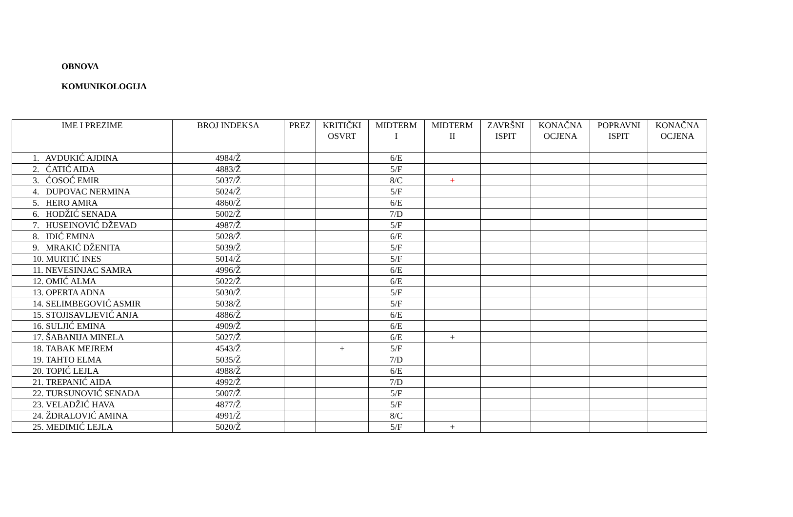OBNOVA
KOMUNIKOLOGIJA
| IME I PREZIME | BROJ INDEKSA | PREZ | KRITIČKI OSVRT | MIDTERM I | MIDTERM II | ZAVRŠNI ISPIT | KONAČNA OCJENA | POPRAVNI ISPIT | KONAČNA OCJENA |
| --- | --- | --- | --- | --- | --- | --- | --- | --- | --- |
| 1. AVDUKIĆ AJDINA | 4984/Ž | | | 6/E | | | | | |
| 2. ĆATIĆ AIDA | 4883/Ž | | | 5/F | | | | | |
| 3. ĆOSOĆ EMIR | 5037/Ž | | | 8/C | + | | | | |
| 4. DUPOVAC NERMINA | 5024/Ž | | | 5/F | | | | | |
| 5. HERO AMRA | 4860/Ž | | | 6/E | | | | | |
| 6. HODŽIĆ SENADA | 5002/Ž | | | 7/D | | | | | |
| 7. HUSEINOVIĆ DŽEVAD | 4987/Ž | | | 5/F | | | | | |
| 8. IDIĆ EMINA | 5028/Ž | | | 6/E | | | | | |
| 9. MRAKIĆ DŽENITA | 5039/Ž | | | 5/F | | | | | |
| 10. MURTIĆ INES | 5014/Ž | | | 5/F | | | | | |
| 11. NEVESINJAC SAMRA | 4996/Ž | | | 6/E | | | | | |
| 12. OMIĆ ALMA | 5022/Ž | | | 6/E | | | | | |
| 13. OPERTA ADNA | 5030/Ž | | | 5/F | | | | | |
| 14. SELIMBEGOVIĆ ASMIR | 5038/Ž | | | 5/F | | | | | |
| 15. STOJISAVLJEVIĆ ANJA | 4886/Ž | | | 6/E | | | | | |
| 16. SULJIĆ EMINA | 4909/Ž | | | 6/E | | | | | |
| 17. ŠABANIJA MINELA | 5027/Ž | | | 6/E | + | | | | |
| 18. TABAK MEJREM | 4543/Ž | | + | 5/F | | | | | |
| 19. TAHTO ELMA | 5035/Ž | | | 7/D | | | | | |
| 20. TOPIĆ LEJLA | 4988/Ž | | | 6/E | | | | | |
| 21. TREPANIĆ AIDA | 4992/Ž | | | 7/D | | | | | |
| 22. TURSUNOVIĆ SENADA | 5007/Ž | | | 5/F | | | | | |
| 23. VELADŽIĆ HAVA | 4877/Ž | | | 5/F | | | | | |
| 24. ŽDRALOVIĆ AMINA | 4991/Ž | | | 8/C | | | | | |
| 25. MEDIMIĆ LEJLA | 5020/Ž | | | 5/F | + | | | | |